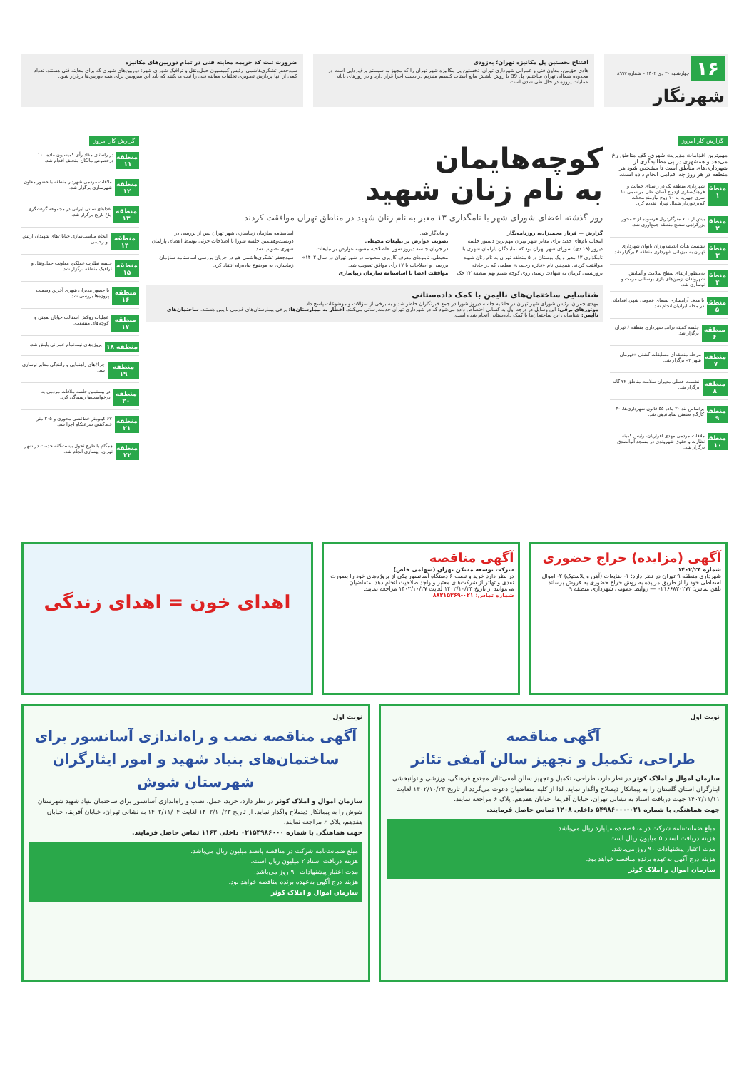۱۶ چهارشنبه ۲۰ دی ۱۴۰۲ – شماره ۸۹۹۷
شهرنگار
افتتاح نخستین پل مکانیزه تهران؛ به‌زودی
هادی حق‌بین، معاون فنی و عمرانی شهرداری تهران: نخستین پل مکانیزه شهر تهران را که مجهز به سیستم برف‌زدایی است در محدوده شمالی تهران ساختیم، پل B9 با روش پاشش مایع استات کلسیم منیزیم در دست اجرا قرار دارد و در روزهای پایانی عملیات پروژه در حال طی شدن است.
ضرورت ثبت کد جریمه معاینه فنی در تمام دوربین‌های مکانیزه
سیدجعفر تشکری‌هاشمی، رئیس کمیسیون حمل‌ونقل و ترافیک شورای شهر: دوربین‌های شهری که برای معاینه فنی هستند، تعداد کمی از آنها پردازش تصویری تخلفات معاینه فنی را ثبت می‌کنند که باید این سرویس برای همه دوربین‌ها برقرار شود.
گزارش کار امروز
مهم‌ترین اقدامات مدیریت شهری، کف مناطق رخ می‌دهد و همشهری در پی مطالبه‌گری از شهرداری‌های مناطق است تا مشخص شود هر منطقه در هر روز چه اقدامی انجام داده است.
منطقه ۱ شهرداری منطقه یک در راستای حمایت و فرهنگ‌سازی ازدواج آسان، طی مراسمی ۱۰ سری جهیزیه به ۱۰ زوج نیازمند محلات کم‌برخوردار شمال تهران تقدیم کرد.
منطقه ۲ بیش از ۷۰۰ مترگاردریل فرسوده از ۳ محور بزرگراهی سطح منطقه جمع‌آوری شد.
منطقه ۳ نشست هیأت اندیشه‌ورزان بانوان شهرداری تهران به میزبانی شهرداری منطقه ۳ برگزار شد.
منطقه ۴ به‌منظور ارتقای سطح سلامت و آسایش شهروندان، زمین‌های بازی بوستانی مرمت و نوسازی شد.
منطقه ۵ با هدف آرامسازی سیمای عمومی شهر، اقداماتی در محله ایرانیان انجام شد.
منطقه ۶ جلسه کمیته درآمد شهرداری منطقه ۶ تهران برگزار شد.
منطقه ۷ مرحله منطقه‌ای مسابقات کشتی «قهرمان شهر ۲» برگزار شد.
منطقه ۸ نشست فصلی مدیران سلامت مناطق ۲۲ گانه برگزار شد.
منطقه ۹ براساس بند ۲۰ ماده ۵۵ قانون شهرداری‌ها، ۳۰ کارگاه صنعتی ساماندهی شد.
منطقه ۱۰ ملاقات مردمی مهدی افراریان، رئیس کمیته نظارت و حقوق شهروندی در مسجد ابوالصدق برگزار شد.
کوچه‌هایمان
به نام زنان شهید
روز گذشته اعضای شورای شهر با نامگذاری ۱۳ معبر به نام زنان شهید در مناطق تهران موافقت کردند
گزارش — فرناز محمدزاده، روزنامه‌نگار
انتخاب نام‌های جدید برای معابر شهر تهران مهم‌ترین دستور جلسه دیروز (۱۹ دی) شورای شهر تهران بود که نمایندگان پارلمان شهری با نامگذاری ۱۳ معبر و یک بوستان در ۵ منطقه تهران به نام زنان شهید موافقت کردند. همچنین نام «فائزه رحیمی» معلمی که در حادثه تروریستی کرمان به شهادت رسید، روی کوچه نسیم نهم منطقه ۲۲ حک و ماندگار شد.
تصویب عوارض بر تبلیغات محیطی
در جریان جلسه دیروز شورا «اصلاحیه مصوبه عوارض بر تبلیغات محیطی، تابلوهای معرف کاربری منصوب در شهر تهران در سال ۱۴۰۲» بررسی و اصلاحات با ۱۷ رأی موافق تصویب شد.
موافقت اعضا با اساسنامه سازمان زیباسازی
اساسنامه سازمان زیباسازی شهر تهران پس از بررسی در دویست‌وهفتمین جلسه شورا با اصلاحات جزئی توسط اعضای پارلمان شهری تصویب شد.
سیدجعفر تشکری‌هاشمی هم در جریان بررسی اساسنامه سازمان زیباسازی به موضوع پیاده‌راه انتقاد کرد.
شناسایی ساختمان‌های ناایمن با کمک داده‌ستانی
مهدی چمران، رئیس شورای شهر تهران در حاشیه جلسه دیروز شورا در جمع خبرنگاران حاضر شد و به برخی از سؤالات و موضوعات پاسخ داد.
موتورهای برقی: این وسایل در درجه اول به کسانی اختصاص داده می‌شود که در شهرداری تهران خدمت‌رسانی می‌کنند. اخطار به بیمارستان‌ها: برخی بیمارستان‌های قدیمی ناایمن هستند. ساختمان‌های ناایمن: شناسایی این ساختمان‌ها با کمک داده‌ستانی انجام شده است.
گزارش کار امروز
منطقه ۱۱ در راستای مفاد رأی کمیسیون ماده ۱۰۰ درخصوص مالکان متخلف اقدام شد.
منطقه ۱۲ ملاقات مردمی شهردار منطقه با حضور معاون شهرسازی برگزار شد.
منطقه ۱۳ غذاهای سنتی ایرانی در مجموعه گردشگری باغ نارنج برگزار شد.
منطقه ۱۴ انجام مناسب‌سازی خیابان‌های شهیدان ارتش و رحیمی.
منطقه ۱۵ جلسه نظارت عملکرد معاونت حمل‌ونقل و ترافیک منطقه برگزار شد.
منطقه ۱۶ با حضور مدیران شهری آخرین وضعیت پروژه‌ها بررسی شد.
منطقه ۱۷ عملیات روکش آسفالت خیابان نعمتی و کوچه‌های منشعب.
منطقه ۱۸ پروژه‌های نیمه‌تمام عمرانی پایش شد.
منطقه ۱۹ چراغ‌های راهنمایی و رانندگی معابر نوسازی شد.
منطقه ۲۰ در بیستمین جلسه ملاقات مردمی به درخواست‌ها رسیدگی کرد.
منطقه ۲۱ ۶۷ کیلومتر خط‌کشی محوری و ۲۰۵ متر خط‌کشی سرعتکاه اجرا شد.
منطقه ۲۲ همگام با طرح تحول بیست‌گانه خدمت در شهر تهران، بهسازی انجام شد.
آگهی (مزایده) حراج حضوری
شماره ۱۴۰۲/۲۴
شهرداری منطقه ۹ تهران در نظر دارد: ۱- ضایعات (آهن و پلاستیک) ۲- اموال اسقاطی خود را از طریق مزایده به روش حراج حضوری به فروش برساند.
تلفن تماس: ۰۲۱۶۶۸۲۰۲۷۲ — روابط عمومی شهرداری منطقه ۹
آگهی مناقصه
شرکت توسعه مسکن تهران (سهامی خاص)
در نظر دارد خرید و نصب ۶ دستگاه آسانسور یکی از پروژه‌های خود را بصورت نقدی و تهاتر از شرکت‌های معتبر و واجد صلاحیت انجام دهد. متقاضیان می‌توانند از تاریخ ۱۴۰۲/۱۰/۲۳ لغایت ۱۴۰۲/۱۰/۲۷ مراجعه نمایند.
شماره تماس: ۰۲۱-۸۸۲۱۵۳۶۹
اهدای خون = اهدای زندگی
نوبت اول
آگهی مناقصه
طراحی، تکمیل و تجهیز سالن آمفی تئاتر
سازمان اموال و املاک کوثر در نظر دارد، طراحی، تکمیل و تجهیز سالن آمفی‌تئاتر مجتمع فرهنگی، ورزشی و توانبخشی ایثارگران استان گلستان را به پیمانکار ذیصلاح واگذار نماید. لذا از کلیه متقاضیان دعوت می‌گردد از تاریخ ۱۴۰۲/۱۰/۲۳ لغایت ۱۴۰۲/۱۱/۱۱ جهت دریافت اسناد به نشانی تهران، خیابان آفریقا، خیابان هفدهم، پلاک ۶ مراجعه نمایند.
جهت هماهنگی با شماره ۰۲۱-۵۴۹۸۶۰۰۰ داخلی ۱۲۰۸ تماس حاصل فرمایند.
مبلغ ضمانت‌نامه شرکت در مناقصه ده میلیارد ریال می‌باشد.
هزینه دریافت اسناد ۵ میلیون ریال است.
مدت اعتبار پیشنهادات ۹۰ روز می‌باشد.
هزینه درج آگهی به‌عهده برنده مناقصه خواهد بود.
سازمان اموال و املاک کوثر
نوبت اول
آگهی مناقصه نصب و راه‌اندازی آسانسور برای ساختمان‌های بنیاد شهید و امور ایثارگران شهرستان شوش
سازمان اموال و املاک کوثر در نظر دارد، خرید، حمل، نصب و راه‌اندازی آسانسور برای ساختمان بنیاد شهید شهرستان شوش را به پیمانکار ذیصلاح واگذار نماید. از تاریخ ۱۴۰۲/۱۰/۲۳ لغایت ۱۴۰۲/۱۱/۰۴ به نشانی تهران، خیابان آفریقا، خیابان هفدهم، پلاک ۶ مراجعه نمایند.
جهت هماهنگی با شماره ۰۲۱۵۴۹۸۶۰۰۰ داخلی ۱۱۶۴ تماس حاصل فرمایند.
مبلغ ضمانت‌نامه شرکت در مناقصه پانصد میلیون ریال می‌باشد.
هزینه دریافت اسناد ۲ میلیون ریال است.
مدت اعتبار پیشنهادات ۹۰ روز می‌باشد.
هزینه درج آگهی به‌عهده برنده مناقصه خواهد بود.
سازمان اموال و املاک کوثر